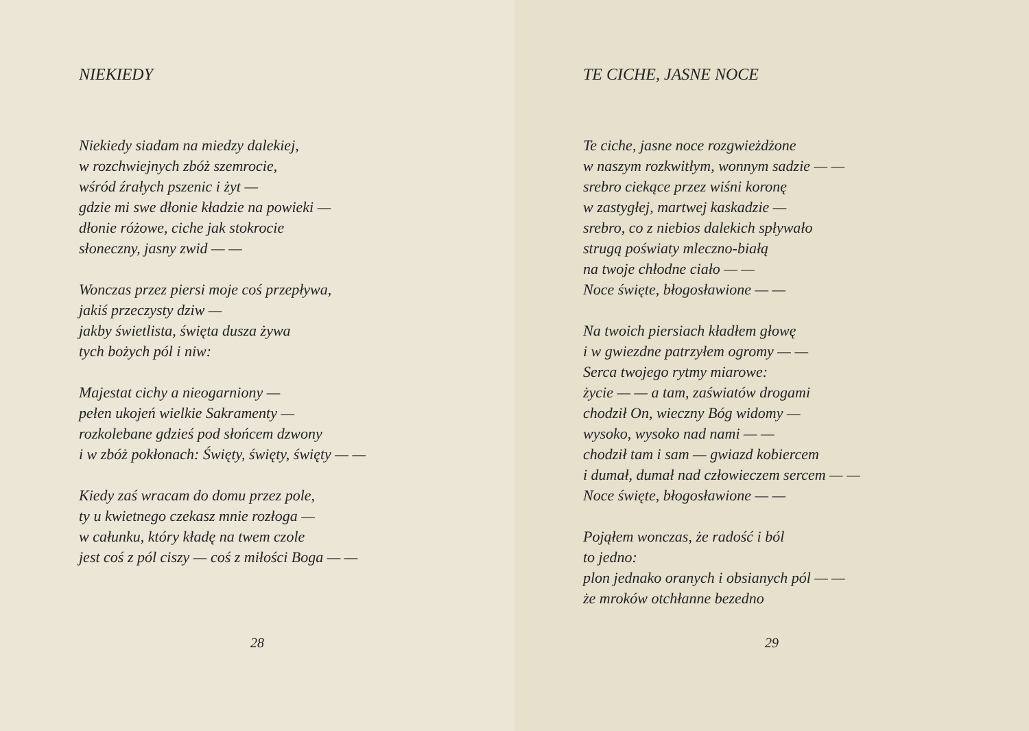NIEKIEDY
Niekiedy siadam na miedzy dalekiej,
w rozchwiejnych zbóż szemrocie,
wśród źrałych pszenic i żyt —
gdzie mi swe dłonie kładzie na powieki —
dłonie różowe, ciche jak stokrocie
słoneczny, jasny zwid — —
Wonczas przez piersi moje coś przepływa,
jakiś przeczysty dziw —
jakby świetlista, święta dusza żywa
tych bożych pól i niw:
Majestat cichy a nieogarniony —
pełen ukojeń wielkie Sakramenty —
rozkolebane gdzieś pod słońcem dzwony
i w zbóż pokłonach: Święty, święty, święty — —
Kiedy zaś wracam do domu przez pole,
ty u kwietnego czekasz mnie rozłoga —
w całunku, który kładę na twem czole
jest coś z pól ciszy — coś z miłości Boga — —
28
TE CICHE, JASNE NOCE
Te ciche, jasne noce rozgwieżdżone
w naszym rozkwitłym, wonnym sadzie — —
srebro ciekące przez wiśni koronę
w zastygłej, martwej kaskadzie —
srebro, co z niebios dalekich spływało
strugą poświaty mleczno-białą
na twoje chłodne ciało — —
Noce święte, błogosławione — —
Na twoich piersiach kładłem głowę
i w gwiezdne patrzyłem ogromy — —
Serca twojego rytmy miarowe:
życie — — a tam, zaświatów drogami
chodził On, wieczny Bóg widomy —
wysoko, wysoko nad nami — —
chodził tam i sam — gwiazd kobiercem
i dumał, dumał nad człowieczem sercem — —
Noce święte, błogosławione — —
Pojąłem wonczas, że radość i ból
to jedno:
plon jednako oranych i obsianych pól — —
że mroków otchłanne bezedno
29